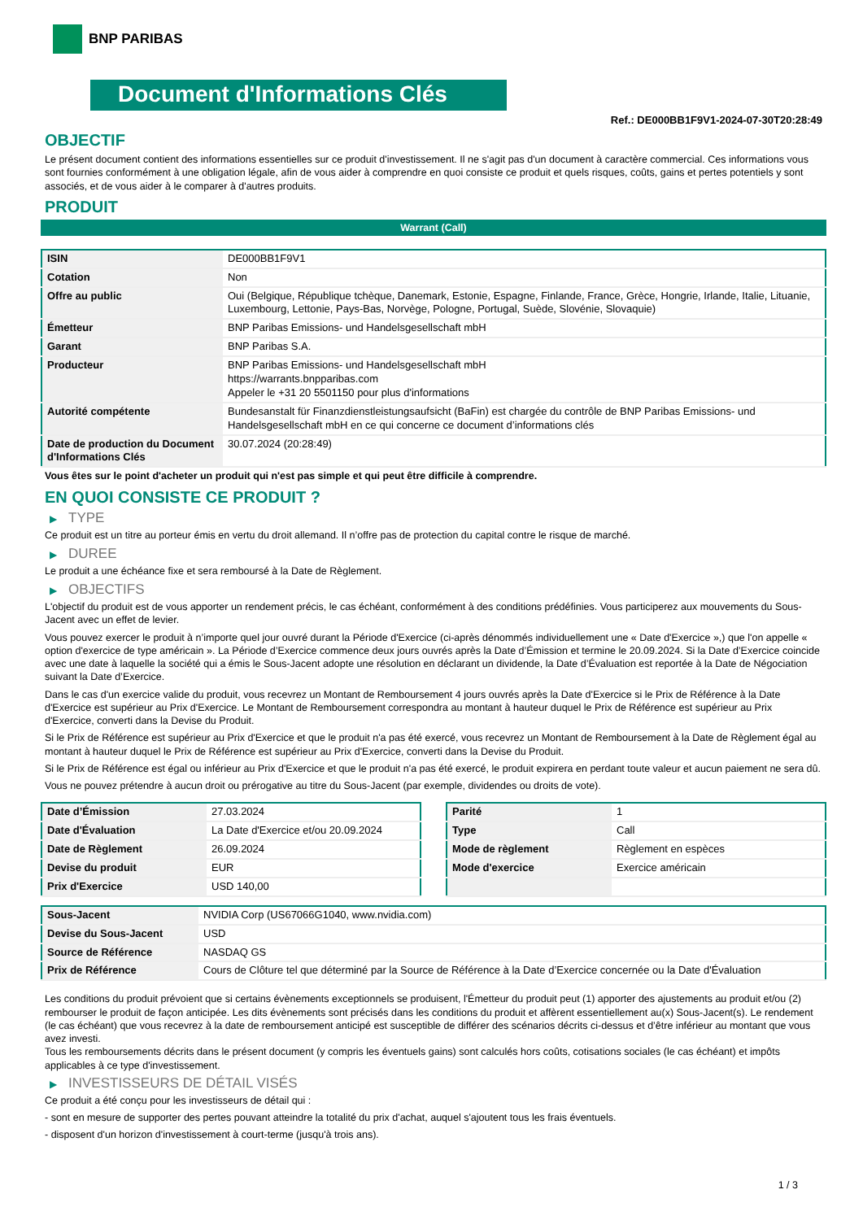BNP PARIBAS
Document d'Informations Clés
Ref.: DE000BB1F9V1-2024-07-30T20:28:49
OBJECTIF
Le présent document contient des informations essentielles sur ce produit d'investissement. Il ne s'agit pas d'un document à caractère commercial. Ces informations vous sont fournies conformément à une obligation légale, afin de vous aider à comprendre en quoi consiste ce produit et quels risques, coûts, gains et pertes potentiels y sont associés, et de vous aider à le comparer à d'autres produits.
PRODUIT
Warrant (Call)
| ISIN | DE000BB1F9V1 |
| Cotation | Non |
| Offre au public | Oui (Belgique, République tchèque, Danemark, Estonie, Espagne, Finlande, France, Grèce, Hongrie, Irlande, Italie, Lituanie, Luxembourg, Lettonie, Pays-Bas, Norvège, Pologne, Portugal, Suède, Slovénie, Slovaquie) |
| Émetteur | BNP Paribas Emissions- und Handelsgesellschaft mbH |
| Garant | BNP Paribas S.A. |
| Producteur | BNP Paribas Emissions- und Handelsgesellschaft mbH https://warrants.bnpparibas.com Appeler le +31 20 5501150 pour plus d'informations |
| Autorité compétente | Bundesanstalt für Finanzdienstleistungsaufsicht (BaFin) est chargée du contrôle de BNP Paribas Emissions- und Handelsgesellschaft mbH en ce qui concerne ce document d’informations clés |
| Date de production du Document d'Informations Clés | 30.07.2024 (20:28:49) |
Vous êtes sur le point d'acheter un produit qui n'est pas simple et qui peut être difficile à comprendre.
EN QUOI CONSISTE CE PRODUIT ?
▶ TYPE
Ce produit est un titre au porteur émis en vertu du droit allemand. Il n’offre pas de protection du capital contre le risque de marché.
▶ DUREE
Le produit a une échéance fixe et sera remboursé à la Date de Règlement.
▶ OBJECTIFS
L'objectif du produit est de vous apporter un rendement précis, le cas échéant, conformément à des conditions prédéfinies. Vous participerez aux mouvements du Sous-Jacent avec un effet de levier.
Vous pouvez exercer le produit à n’importe quel jour ouvré durant la Période d'Exercice (ci-après dénommés individuellement une « Date d'Exercice »,) que l'on appelle « option d'exercice de type américain ». La Période d’Exercice commence deux jours ouvrés après la Date d’Émission et termine le 20.09.2024. Si la Date d’Exercice coincide avec une date à laquelle la société qui a émis le Sous-Jacent adopte une résolution en déclarant un dividende, la Date d’Évaluation est reportée à la Date de Négociation suivant la Date d’Exercice.
Dans le cas d'un exercice valide du produit, vous recevrez un Montant de Remboursement 4 jours ouvrés après la Date d'Exercice si le Prix de Référence à la Date d'Exercice est supérieur au Prix d'Exercice. Le Montant de Remboursement correspondra au montant à hauteur duquel le Prix de Référence est supérieur au Prix d'Exercice, converti dans la Devise du Produit.
Si le Prix de Référence est supérieur au Prix d'Exercice et que le produit n'a pas été exercé, vous recevrez un Montant de Remboursement à la Date de Règlement égal au montant à hauteur duquel le Prix de Référence est supérieur au Prix d'Exercice, converti dans la Devise du Produit.
Si le Prix de Référence est égal ou inférieur au Prix d'Exercice et que le produit n'a pas été exercé, le produit expirera en perdant toute valeur et aucun paiement ne sera dû.
Vous ne pouvez prétendre à aucun droit ou prérogative au titre du Sous-Jacent (par exemple, dividendes ou droits de vote).
| Date d’Émission | 27.03.2024 |
| Date d'Évaluation | La Date d'Exercice et/ou 20.09.2024 |
| Date de Règlement | 26.09.2024 |
| Devise du produit | EUR |
| Prix d'Exercice | USD 140,00 |
| Parité | 1 |
| Type | Call |
| Mode de règlement | Règlement en espèces |
| Mode d'exercice | Exercice américain |
| Sous-Jacent | NVIDIA Corp (US67066G1040, www.nvidia.com) |
| Devise du Sous-Jacent | USD |
| Source de Référence | NASDAQ GS |
| Prix de Référence | Cours de Clôture tel que déterminé par la Source de Référence à la Date d’Exercice concernée ou la Date d'Évaluation |
Les conditions du produit prévoient que si certains évènements exceptionnels se produisent, l'Émetteur du produit peut (1) apporter des ajustements au produit et/ou (2) rembourser le produit de façon anticipée. Les dits évènements sont précisés dans les conditions du produit et affèrent essentiellement au(x) Sous-Jacent(s). Le rendement (le cas échéant) que vous recevrez à la date de remboursement anticipé est susceptible de différer des scénarios décrits ci-dessus et d’être inférieur au montant que vous avez investi.
Tous les remboursements décrits dans le présent document (y compris les éventuels gains) sont calculés hors coûts, cotisations sociales (le cas échéant) et impôts applicables à ce type d'investissement.
▶ INVESTISSEURS DE DÉTAIL VISÉS
Ce produit a été conçu pour les investisseurs de détail qui :
- sont en mesure de supporter des pertes pouvant atteindre la totalité du prix d'achat, auquel s'ajoutent tous les frais éventuels.
- disposent d'un horizon d'investissement à court-terme (jusqu'à trois ans).
1 / 3